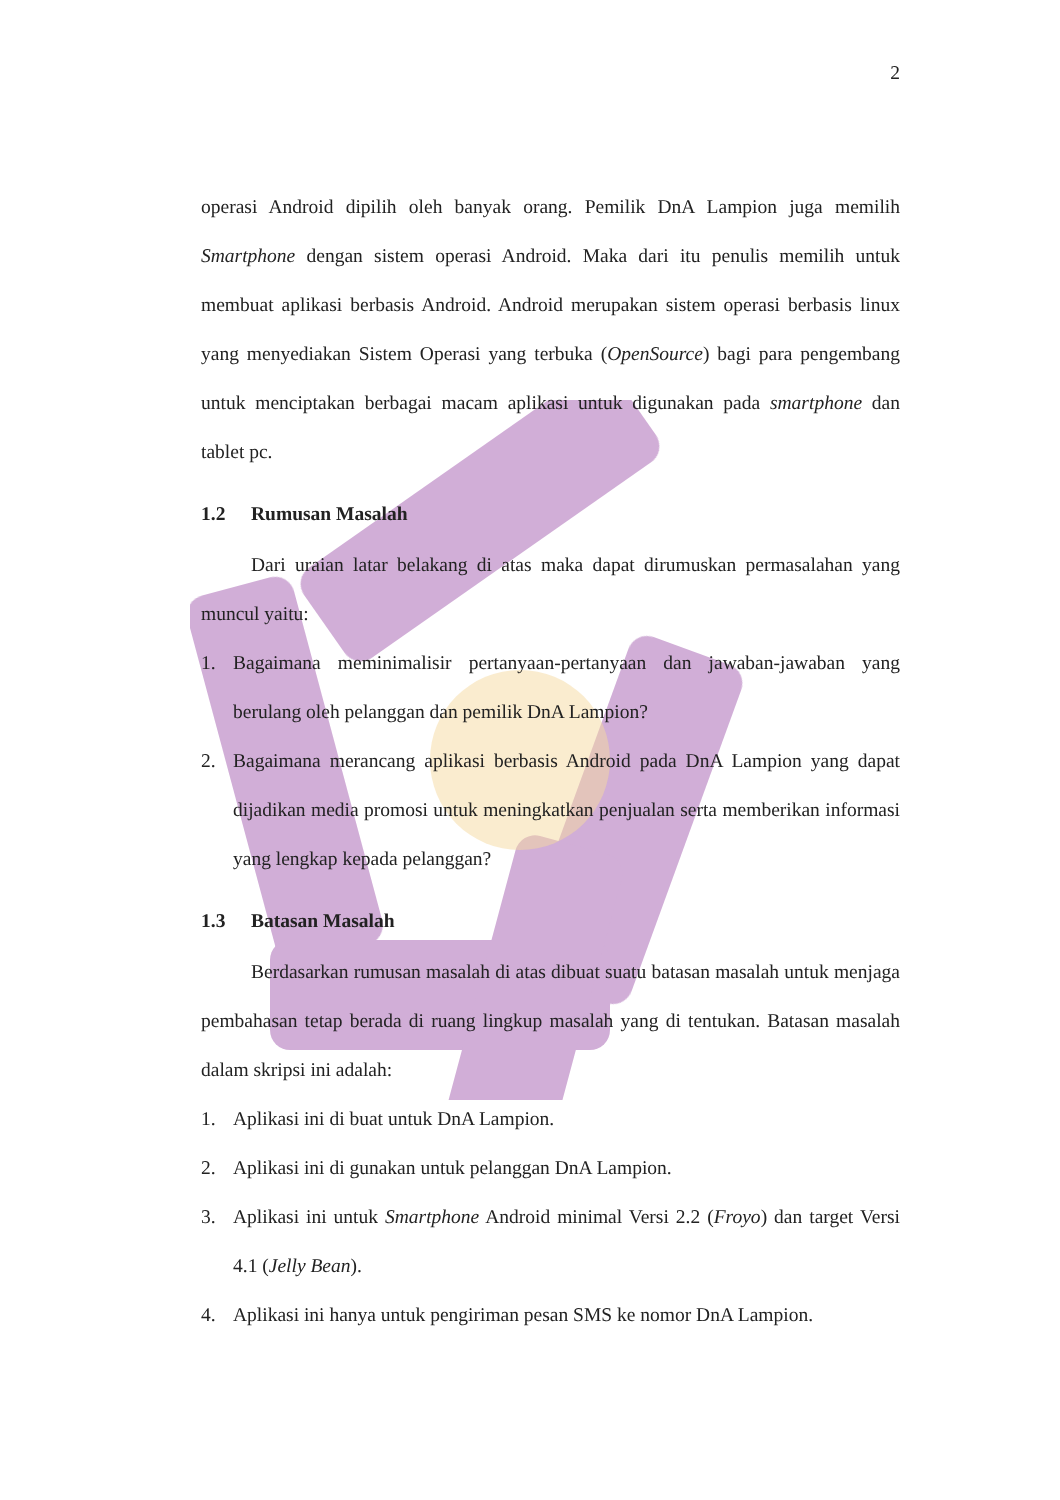2
operasi Android dipilih oleh banyak orang. Pemilik DnA Lampion juga memilih Smartphone dengan sistem operasi Android. Maka dari itu penulis memilih untuk membuat aplikasi berbasis Android. Android merupakan sistem operasi berbasis linux yang menyediakan Sistem Operasi yang terbuka (OpenSource) bagi para pengembang untuk menciptakan berbagai macam aplikasi untuk digunakan pada smartphone dan tablet pc.
1.2 Rumusan Masalah
Dari uraian latar belakang di atas maka dapat dirumuskan permasalahan yang muncul yaitu:
1. Bagaimana meminimalisir pertanyaan-pertanyaan dan jawaban-jawaban yang berulang oleh pelanggan dan pemilik DnA Lampion?
2. Bagaimana merancang aplikasi berbasis Android pada DnA Lampion yang dapat dijadikan media promosi untuk meningkatkan penjualan serta memberikan informasi yang lengkap kepada pelanggan?
1.3 Batasan Masalah
Berdasarkan rumusan masalah di atas dibuat suatu batasan masalah untuk menjaga pembahasan tetap berada di ruang lingkup masalah yang di tentukan. Batasan masalah dalam skripsi ini adalah:
1. Aplikasi ini di buat untuk DnA Lampion.
2. Aplikasi ini di gunakan untuk pelanggan DnA Lampion.
3. Aplikasi ini untuk Smartphone Android minimal Versi 2.2 (Froyo) dan target Versi 4.1 (Jelly Bean).
4. Aplikasi ini hanya untuk pengiriman pesan SMS ke nomor DnA Lampion.